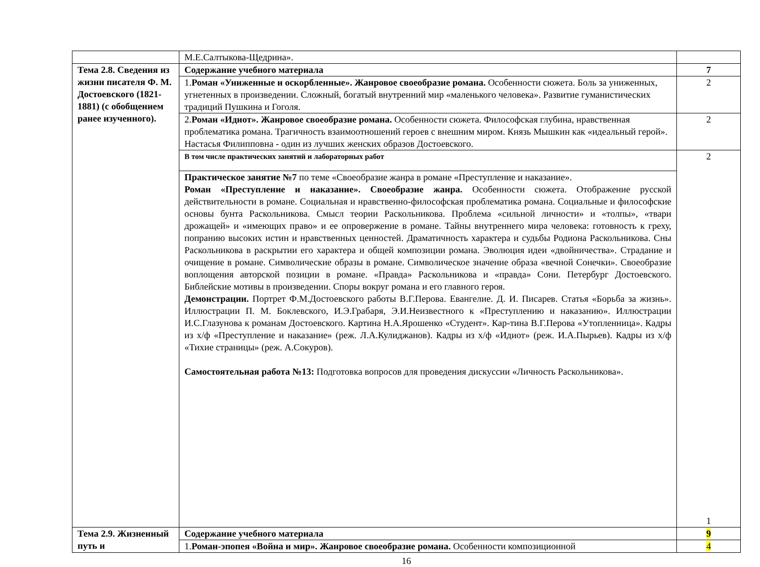| | М.Е.Салтыкова-Щедрина». | |
| Тема 2.8. Сведения из жизни писателя Ф. М. Достоевского (1821-1881) (с обобщением ранее изученного). | Содержание учебного материала | 7 |
| | 1. Роман «Униженные и оскорбленные». Жанровое своеобразие романа. Особенности сюжета. Боль за униженных, угнетенных в произведении. Сложный, богатый внутренний мир «маленького человека». Развитие гуманистических традиций Пушкина и Гоголя. | 2 |
| | 2. Роман «Идиот». Жанровое своеобразие романа. Особенности сюжета. Философская глубина, нравственная проблематика романа. Трагичность взаимоотношений героев с внешним миром. Князь Мышкин как «идеальный герой». Настасья Филипповна - один из лучших женских образов Достоевского. | 2 |
| | В том числе практических занятий и лабораторных работ | 2 1 |
| | Практическое занятие №7 по теме «Своеобразие жанра в романе «Преступление и наказание». Роман «Преступление и наказание». Своеобразие жанра. Особенности сюжета. Отображение русской действительности в романе. Социальная и нравственно-философская проблематика романа. Социальные и философские основы бунта Раскольникова. Смысл теории Раскольникова. Проблема «сильной личности» и «толпы», «твари дрожащей» и «имеющих право» и ее опровержение в романе. Тайны внутреннего мира человека: готовность к греху, попранию высоких истин и нравственных ценностей. Драматичность характера и судьбы Родиона Раскольникова. Сны Раскольникова в раскрытии его характера и общей композиции романа. Эволюция идеи «двойничества». Страдание и очищение в романе. Символические образы в романе. Символическое значение образа «вечной Сонечки». Своеобразие воплощения авторской позиции в романе. «Правда» Раскольникова и «правда» Сони. Петербург Достоевского. Библейские мотивы в произведении. Споры вокруг романа и его главного героя. Демонстрации. Портрет Ф.М.Достоевского работы В.Г.Перова. Евангелие. Д. И. Писарев. Статья «Борьба за жизнь». Иллюстрации П. М. Боклевского, И.Э.Грабаря, Э.И.Неизвестного к «Преступлению и наказанию». Иллюстрации И.С.Глазунова к романам Достоевского. Картина Н.А.Ярошенко «Студент». Кар-тина В.Г.Перова «Утопленница». Кадры из х/ф «Преступление и наказание» (реж. Л.А.Кулиджанов). Кадры из х/ф «Идиот» (реж. И.А.Пырьев). Кадры из х/ф «Тихие страницы» (реж. А.Сокуров). Самостоятельная работа №13: Подготовка вопросов для проведения дискуссии «Личность Раскольникова». | |
| Тема 2.9. Жизненный путь и | Содержание учебного материала | 9 |
| | 1. Роман-эпопея «Война и мир». Жанровое своеобразие романа. Особенности композиционной | 4 |
16